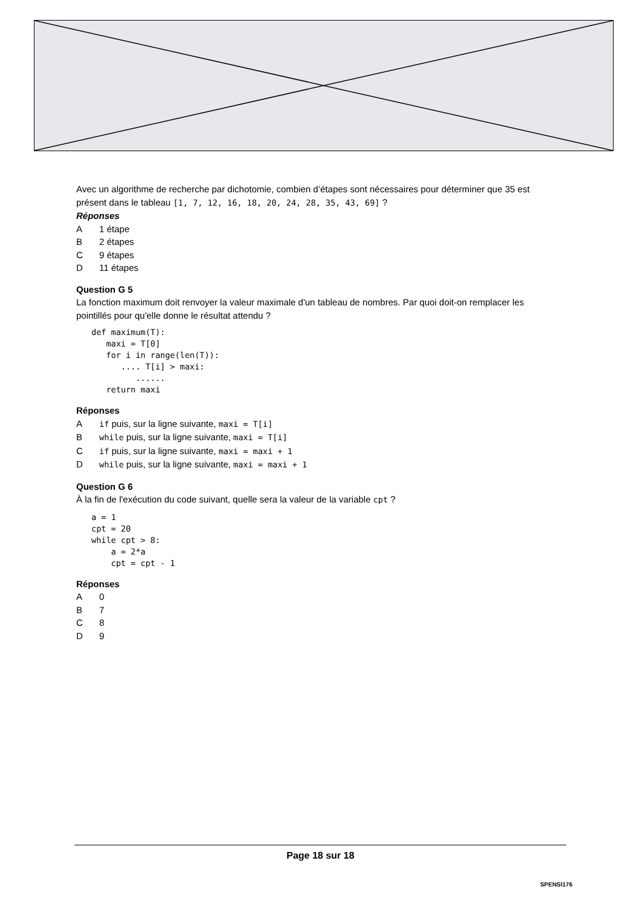Avec un algorithme de recherche par dichotomie, combien d’étapes sont nécessaires pour déterminer que 35 est présent dans le tableau [1, 7, 12, 16, 18, 20, 24, 28, 35, 43, 69] ?
Réponses
A 1 étape
B 2 étapes
C 9 étapes
D 11 étapes
Question G 5
La fonction maximum doit renvoyer la valeur maximale d'un tableau de nombres. Par quoi doit-on remplacer les pointillés pour qu'elle donne le résultat attendu ?
def maximum(T):
   maxi = T[0]
   for i in range(len(T)):
      .... T[i] > maxi:
         ......
   return maxi
Réponses
Aif puis, sur la ligne suivante, maxi = T[i]
Bwhile puis, sur la ligne suivante, maxi = T[i]
Cif puis, sur la ligne suivante, maxi = maxi + 1
Dwhile puis, sur la ligne suivante, maxi = maxi + 1
Question G 6
À la fin de l'exécution du code suivant, quelle sera la valeur de la variable cpt ?
a = 1
cpt = 20
while cpt > 8:
    a = 2*a
    cpt = cpt - 1
Réponses
A 0
B 7
C 8
D 9
Page 18 sur 18
SPENSI176